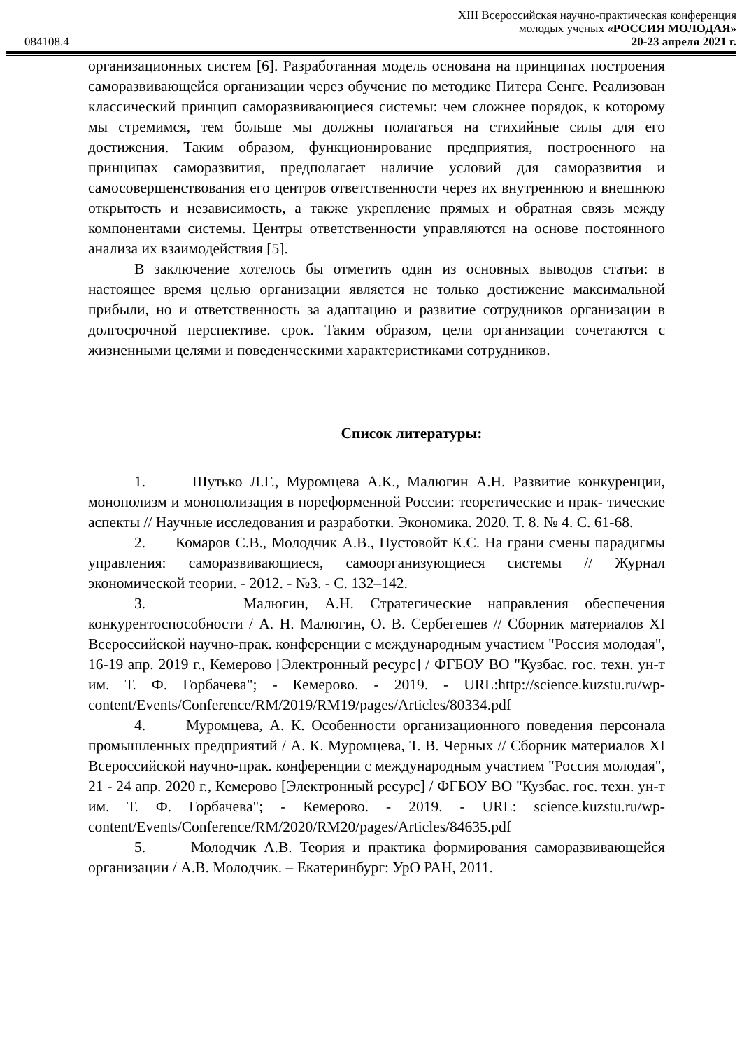XIII Всероссийская научно-практическая конференция
молодых ученых «РОССИЯ МОЛОДАЯ»
084108.4 20-23 апреля 2021 г.
организационных систем [6]. Разработанная модель основана на принципах построения саморазвивающейся организации через обучение по методике Питера Сенге. Реализован классический принцип саморазвивающиеся системы: чем сложнее порядок, к которому мы стремимся, тем больше мы должны полагаться на стихийные силы для его достижения. Таким образом, функционирование предприятия, построенного на принципах саморазвития, предполагает наличие условий для саморазвития и самосовершенствования его центров ответственности через их внутреннюю и внешнюю открытость и независимость, а также укрепление прямых и обратная связь между компонентами системы. Центры ответственности управляются на основе постоянного анализа их взаимодействия [5].
В заключение хотелось бы отметить один из основных выводов статьи: в настоящее время целью организации является не только достижение максимальной прибыли, но и ответственность за адаптацию и развитие сотрудников организации в долгосрочной перспективе. срок. Таким образом, цели организации сочетаются с жизненными целями и поведенческими характеристиками сотрудников.
Список литературы:
1. Шутько Л.Г., Муромцева А.К., Малюгин А.Н. Развитие конкуренции, монополизм и монополизация в пореформенной России: теоретические и прак- тические аспекты // Научные исследования и разработки. Экономика. 2020. Т. 8. № 4. С. 61-68.
2. Комаров С.В., Молодчик А.В., Пустовойт К.С. На грани смены парадигмы управления: саморазвивающиеся, самоорганизующиеся системы // Журнал экономической теории. - 2012. - №3. - С. 132–142.
3. Малюгин, А.Н. Стратегические направления обеспечения конкурентоспособности / А. Н. Малюгин, О. В. Сербегешев // Сборник материалов XI Всероссийской научно-прак. конференции с международным участием "Россия молодая", 16-19 апр. 2019 г., Кемерово [Электронный ресурс] / ФГБОУ ВО "Кузбас. гос. техн. ун-т им. Т. Ф. Горбачева"; - Кемерово. - 2019. - URL:http://science.kuzstu.ru/wp-content/Events/Conference/RM/2019/RM19/pages/Articles/80334.pdf
4. Муромцева, А. К. Особенности организационного поведения персонала промышленных предприятий / А. К. Муромцева, Т. В. Черных // Сборник материалов XI Всероссийской научно-прак. конференции с международным участием "Россия молодая", 21 - 24 апр. 2020 г., Кемерово [Электронный ресурс] / ФГБОУ ВО "Кузбас. гос. техн. ун-т им. Т. Ф. Горбачева"; - Кемерово. - 2019. - URL: science.kuzstu.ru/wp-content/Events/Conference/RM/2020/RM20/pages/Articles/84635.pdf
5. Молодчик А.В. Теория и практика формирования саморазвивающейся организации / А.В. Молодчик. – Екатеринбург: УрО РАН, 2011.